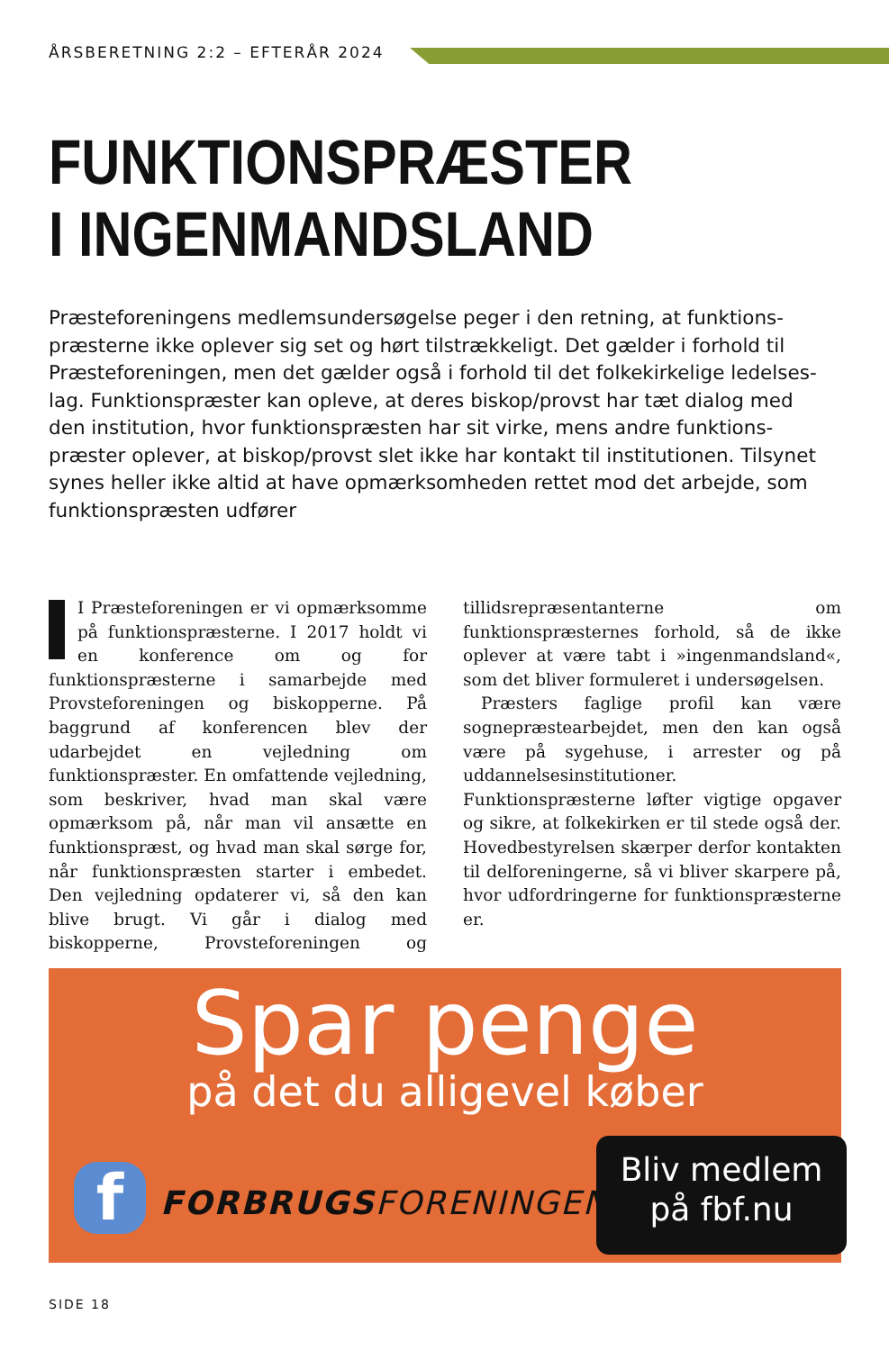ÅRSBERETNING 2:2 – EFTERÅR 2024
FUNKTIONSPRÆSTER
I INGENMANDSLAND
Præsteforeningens medlemsundersøgelse peger i den retning, at funktions­præsterne ikke oplever sig set og hørt tilstrækkeligt. Det gælder i forhold til Præsteforeningen, men det gælder også i forhold til det folkekirkelige ledelses­lag. Funktionspræster kan opleve, at deres biskop/provst har tæt dialog med den institution, hvor funktionspræsten har sit virke, mens andre funktions­præster oplever, at biskop/provst slet ikke har kontakt til institutionen. Tilsynet synes heller ikke altid at have opmærksomheden rettet mod det arbejde, som funktionspræsten udfører
I Præsteforeningen er vi opmærksomme på funktionspræsterne. I 2017 holdt vi en konference om og for funktionspræsterne i samarbejde med Provsteforeningen og biskopperne. På baggrund af konferencen blev der udarbejdet en vejledning om funktionspræster. En omfattende vejledning, som beskriver, hvad man skal være opmærksom på, når man vil ansætte en funktionspræst, og hvad man skal sørge for, når funktionspræsten starter i embedet. Den vejledning opdaterer vi, så den kan blive brugt. Vi går i dialog med biskopperne, Provsteforeningen og tillidsrepræsentanterne om funktionspræsternes forhold, så de ikke oplever at være tabt i »ingenmandsland«, som det bliver formuleret i undersøgelsen.
Præsters faglige profil kan være sognepræstearbejdet, men den kan også være på sygehuse, i arrester og på uddannelsesinstitutioner. Funktionspræsterne løfter vigtige opgaver og sikre, at folkekirken er til stede også der. Hovedbestyrelsen skærper derfor kontakten til delforeningerne, så vi bliver skarpere på, hvor udfordringerne for funktionspræsterne er.
Spar penge
på det du alligevel køber
f FORBRUGSFORENINGEN
Bliv medlem
på fbf.nu
SIDE 18